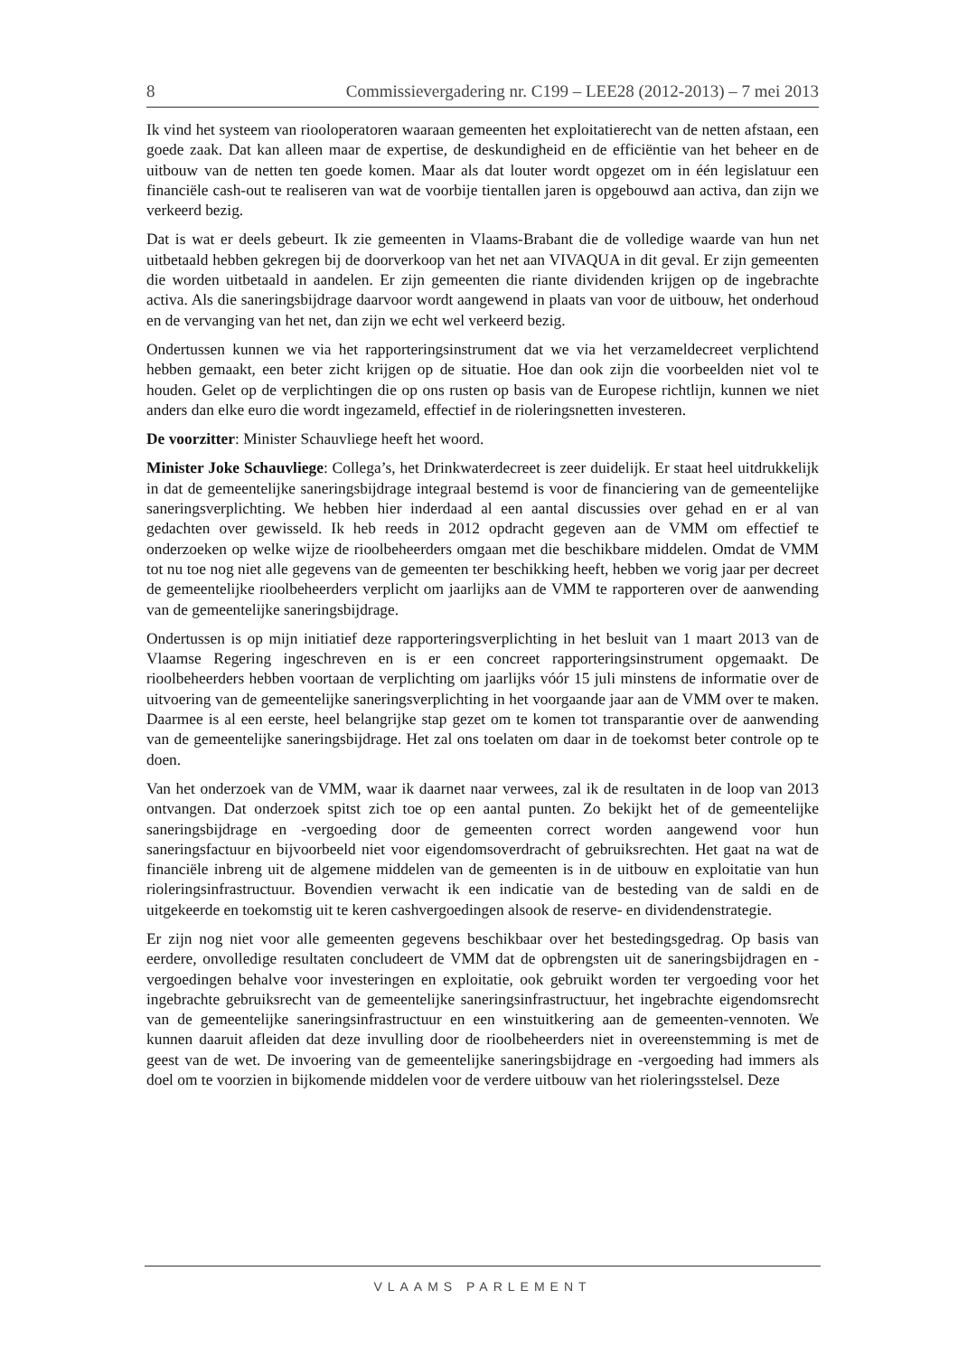8 Commissievergadering nr. C199 – LEE28 (2012-2013) – 7 mei 2013
Ik vind het systeem van riooloperatoren waaraan gemeenten het exploitatierecht van de netten afstaan, een goede zaak. Dat kan alleen maar de expertise, de deskundigheid en de efficiëntie van het beheer en de uitbouw van de netten ten goede komen. Maar als dat louter wordt opgezet om in één legislatuur een financiële cash-out te realiseren van wat de voorbije tientallen jaren is opgebouwd aan activa, dan zijn we verkeerd bezig.
Dat is wat er deels gebeurt. Ik zie gemeenten in Vlaams-Brabant die de volledige waarde van hun net uitbetaald hebben gekregen bij de doorverkoop van het net aan VIVAQUA in dit geval. Er zijn gemeenten die worden uitbetaald in aandelen. Er zijn gemeenten die riante dividenden krijgen op de ingebrachte activa. Als die saneringsbijdrage daarvoor wordt aangewend in plaats van voor de uitbouw, het onderhoud en de vervanging van het net, dan zijn we echt wel verkeerd bezig.
Ondertussen kunnen we via het rapporteringsinstrument dat we via het verzameldecreet verplichtend hebben gemaakt, een beter zicht krijgen op de situatie. Hoe dan ook zijn die voorbeelden niet vol te houden. Gelet op de verplichtingen die op ons rusten op basis van de Europese richtlijn, kunnen we niet anders dan elke euro die wordt ingezameld, effectief in de rioleringsnetten investeren.
De voorzitter: Minister Schauvliege heeft het woord.
Minister Joke Schauvliege: Collega’s, het Drinkwaterdecreet is zeer duidelijk. Er staat heel uitdrukkelijk in dat de gemeentelijke saneringsbijdrage integraal bestemd is voor de financiering van de gemeentelijke saneringsverplichting. We hebben hier inderdaad al een aantal discussies over gehad en er al van gedachten over gewisseld. Ik heb reeds in 2012 opdracht gegeven aan de VMM om effectief te onderzoeken op welke wijze de rioolbeheerders omgaan met die beschikbare middelen. Omdat de VMM tot nu toe nog niet alle gegevens van de gemeenten ter beschikking heeft, hebben we vorig jaar per decreet de gemeentelijke rioolbeheerders verplicht om jaarlijks aan de VMM te rapporteren over de aanwending van de gemeentelijke saneringsbijdrage.
Ondertussen is op mijn initiatief deze rapporteringsverplichting in het besluit van 1 maart 2013 van de Vlaamse Regering ingeschreven en is er een concreet rapporteringsinstrument opgemaakt. De rioolbeheerders hebben voortaan de verplichting om jaarlijks vóór 15 juli minstens de informatie over de uitvoering van de gemeentelijke saneringsverplichting in het voorgaande jaar aan de VMM over te maken. Daarmee is al een eerste, heel belangrijke stap gezet om te komen tot transparantie over de aanwending van de gemeentelijke saneringsbijdrage. Het zal ons toelaten om daar in de toekomst beter controle op te doen.
Van het onderzoek van de VMM, waar ik daarnet naar verwees, zal ik de resultaten in de loop van 2013 ontvangen. Dat onderzoek spitst zich toe op een aantal punten. Zo bekijkt het of de gemeentelijke saneringsbijdrage en -vergoeding door de gemeenten correct worden aangewend voor hun saneringsfactuur en bijvoorbeeld niet voor eigendomsoverdracht of gebruiksrechten. Het gaat na wat de financiële inbreng uit de algemene middelen van de gemeenten is in de uitbouw en exploitatie van hun rioleringsinfrastructuur. Bovendien verwacht ik een indicatie van de besteding van de saldi en de uitgekeerde en toekomstig uit te keren cashvergoedingen alsook de reserve- en dividendenstrategie.
Er zijn nog niet voor alle gemeenten gegevens beschikbaar over het bestedingsgedrag. Op basis van eerdere, onvolledige resultaten concludeert de VMM dat de opbrengsten uit de saneringsbijdragen en -vergoedingen behalve voor investeringen en exploitatie, ook gebruikt worden ter vergoeding voor het ingebrachte gebruiksrecht van de gemeentelijke saneringsinfrastructuur, het ingebrachte eigendomsrecht van de gemeentelijke saneringsinfrastructuur en een winstuitkering aan de gemeenten-vennoten. We kunnen daaruit afleiden dat deze invulling door de rioolbeheerders niet in overeenstemming is met de geest van de wet. De invoering van de gemeentelijke saneringsbijdrage en -vergoeding had immers als doel om te voorzien in bijkomende middelen voor de verdere uitbouw van het rioleringsstelsel. Deze
VLAAMS PARLEMENT